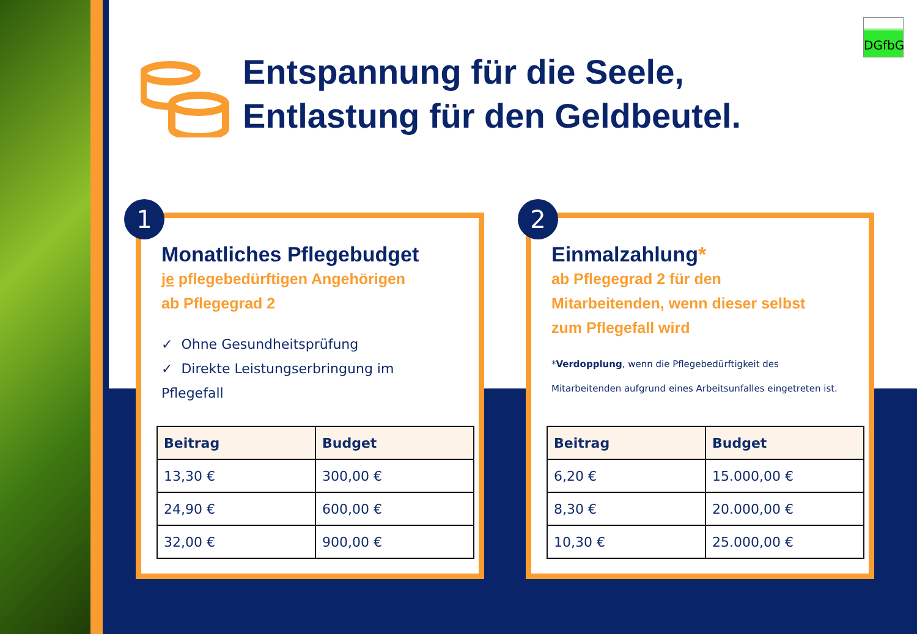DGfbG
Entspannung für die Seele,
Entlastung für den Geldbeutel.
Monatliches Pflegebudget
je pflegebedürftigen Angehörigen
ab Pflegegrad 2
✓ Ohne Gesundheitsprüfung
✓ Direkte Leistungserbringung im Pflegefall
| Beitrag | Budget |
| --- | --- |
| 13,30 € | 300,00 € |
| 24,90 € | 600,00 € |
| 32,00 € | 900,00 € |
1
Einmalzahlung*
ab Pflegegrad 2 für den
Mitarbeitenden, wenn dieser selbst
zum Pflegefall wird
*Verdopplung, wenn die Pflegebedürftigkeit des Mitarbeitenden aufgrund eines Arbeitsunfalles eingetreten ist.
| Beitrag | Budget |
| --- | --- |
| 6,20 € | 15.000,00 € |
| 8,30 € | 20.000,00 € |
| 10,30 € | 25.000,00 € |
2